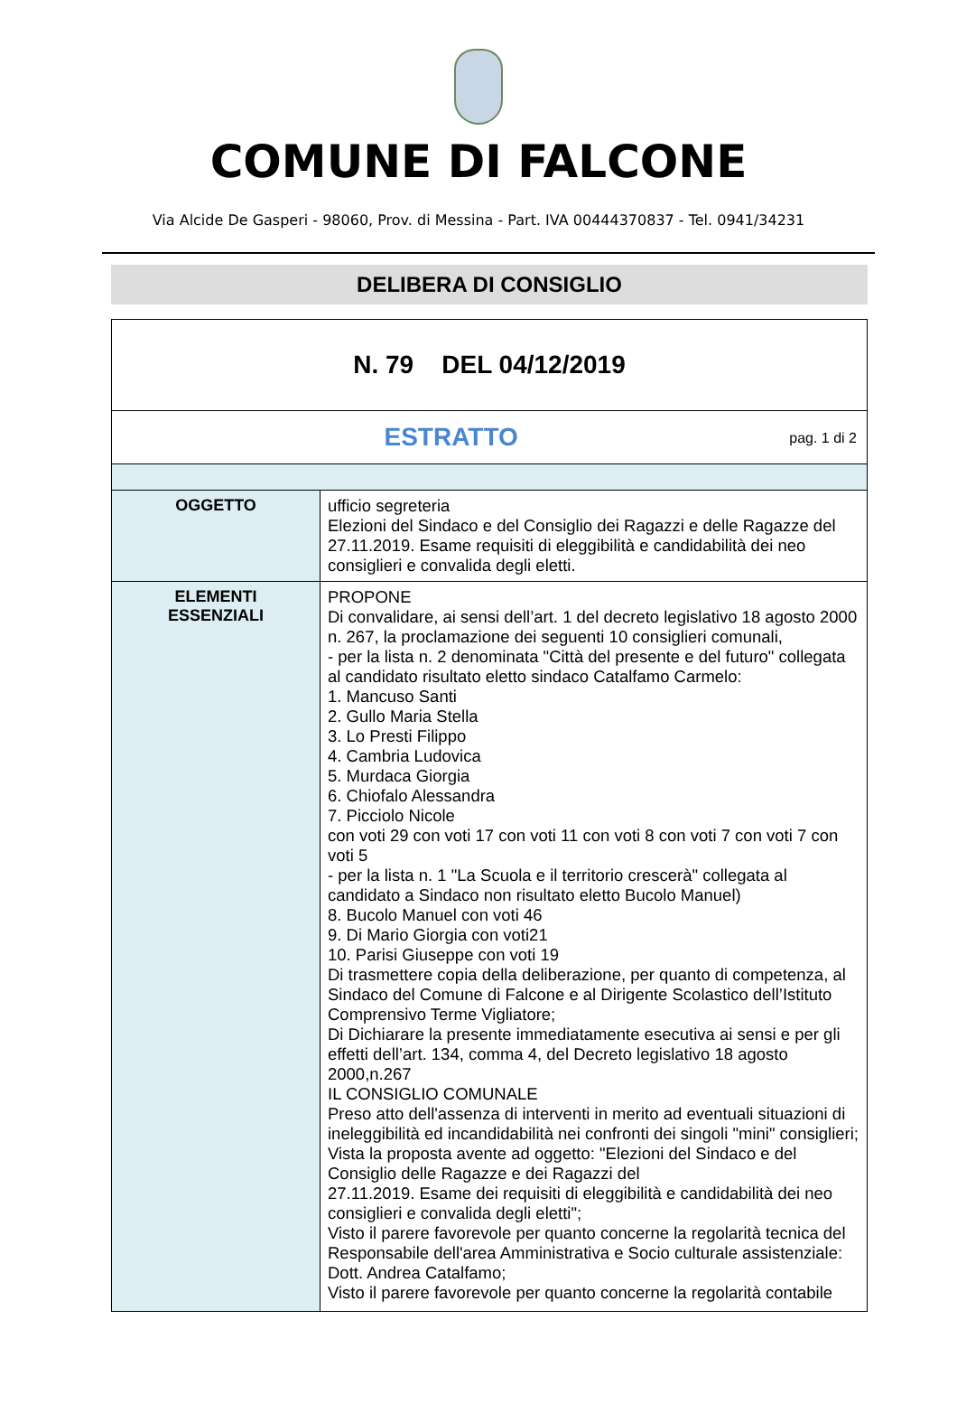COMUNE DI FALCONE
Via Alcide De Gasperi - 98060, Prov. di Messina - Part. IVA 00444370837 - Tel. 0941/34231
DELIBERA DI CONSIGLIO
| N. 79 DEL 04/12/2019 | |
| pag. 1 di 2 ESTRATTO | |
| OGGETTO | ufficio segreteria Elezioni del Sindaco e del Consiglio dei Ragazzi e delle Ragazze del 27.11.2019. Esame requisiti di eleggibilità e candidabilità dei neo consiglieri e convalida degli eletti. |
| ELEMENTI ESSENZIALI | PROPONE Di convalidare, ai sensi dell’art. 1 del decreto legislativo 18 agosto 2000 n. 267, la proclamazione dei seguenti 10 consiglieri comunali, - per la lista n. 2 denominata "Città del presente e del futuro" collegata al candidato risultato eletto sindaco Catalfamo Carmelo: 1. Mancuso Santi 2. Gullo Maria Stella 3. Lo Presti Filippo 4. Cambria Ludovica 5. Murdaca Giorgia 6. Chiofalo Alessandra 7. Picciolo Nicole con voti 29 con voti 17 con voti 11 con voti 8 con voti 7 con voti 7 con voti 5 - per la lista n. 1 "La Scuola e il territorio crescerà" collegata al candidato a Sindaco non risultato eletto Bucolo Manuel) 8. Bucolo Manuel con voti 46 9. Di Mario Giorgia con voti21 10. Parisi Giuseppe con voti 19 Di trasmettere copia della deliberazione, per quanto di competenza, al Sindaco del Comune di Falcone e al Dirigente Scolastico dell’Istituto Comprensivo Terme Vigliatore; Di Dichiarare la presente immediatamente esecutiva ai sensi e per gli effetti dell’art. 134, comma 4, del Decreto legislativo 18 agosto 2000,n.267 IL CONSIGLIO COMUNALE Preso atto dell'assenza di interventi in merito ad eventuali situazioni di ineleggibilità ed incandidabilità nei confronti dei singoli "mini" consiglieri; Vista la proposta avente ad oggetto: "Elezioni del Sindaco e del Consiglio delle Ragazze e dei Ragazzi del 27.11.2019. Esame dei requisiti di eleggibilità e candidabilità dei neo consiglieri e convalida degli eletti"; Visto il parere favorevole per quanto concerne la regolarità tecnica del Responsabile dell'area Amministrativa e Socio culturale assistenziale: Dott. Andrea Catalfamo; Visto il parere favorevole per quanto concerne la regolarità contabile |